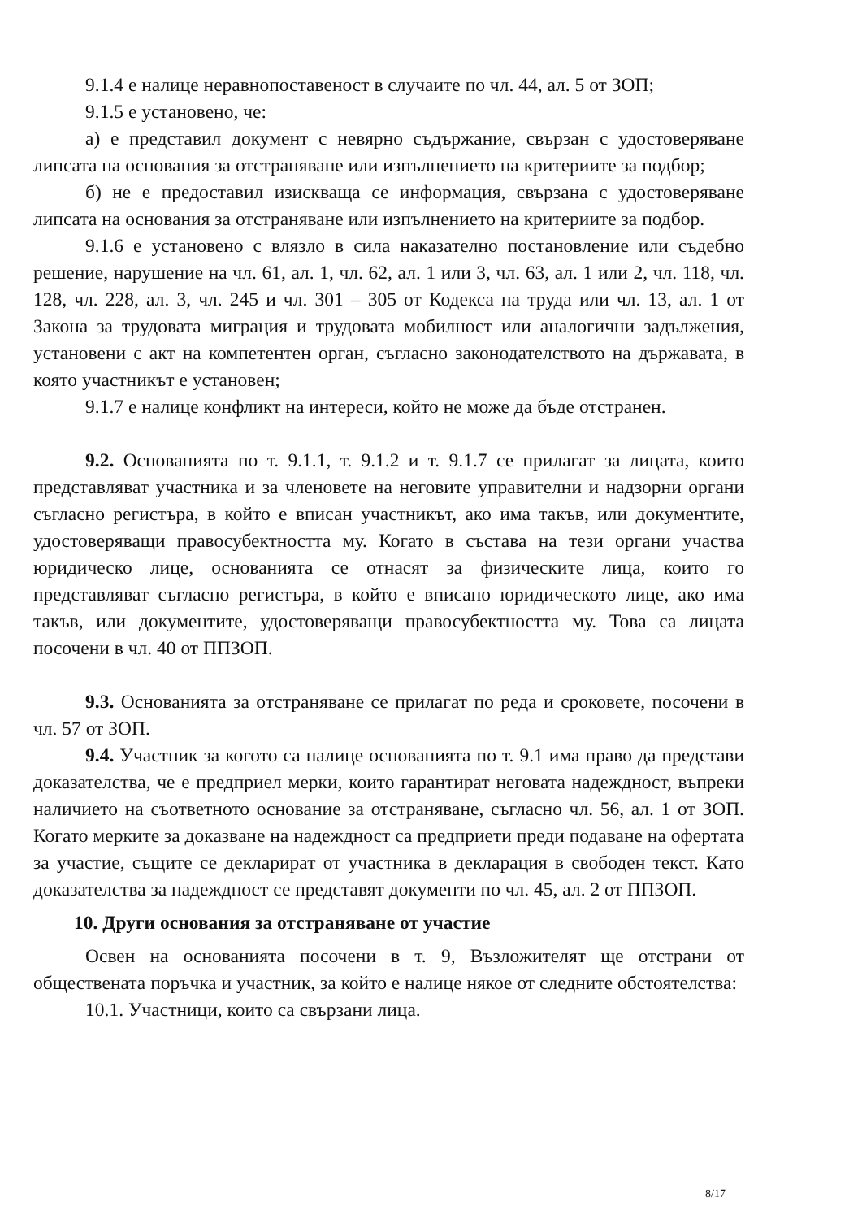9.1.4 е налице неравнопоставеност в случаите по чл. 44, ал. 5 от ЗОП;
9.1.5 е установено, че:
а) е представил документ с невярно съдържание, свързан с удостоверяване липсата на основания за отстраняване или изпълнението на критериите за подбор;
б) не е предоставил изискваща се информация, свързана с удостоверяване липсата на основания за отстраняване или изпълнението на критериите за подбор.
9.1.6 е установено с влязло в сила наказателно постановление или съдебно решение, нарушение на чл. 61, ал. 1, чл. 62, ал. 1 или 3, чл. 63, ал. 1 или 2, чл. 118, чл. 128, чл. 228, ал. 3, чл. 245 и чл. 301 – 305 от Кодекса на труда или чл. 13, ал. 1 от Закона за трудовата миграция и трудовата мобилност или аналогични задължения, установени с акт на компетентен орган, съгласно законодателството на държавата, в която участникът е установен;
9.1.7 е налице конфликт на интереси, който не може да бъде отстранен.
9.2. Основанията по т. 9.1.1, т. 9.1.2 и т. 9.1.7 се прилагат за лицата, които представляват участника и за членовете на неговите управителни и надзорни органи съгласно регистъра, в който е вписан участникът, ако има такъв, или документите, удостоверяващи правосубектността му. Когато в състава на тези органи участва юридическо лице, основанията се отнасят за физическите лица, които го представляват съгласно регистъра, в който е вписано юридическото лице, ако има такъв, или документите, удостоверяващи правосубектността му. Това са лицата посочени в чл. 40 от ППЗОП.
9.3. Основанията за отстраняване се прилагат по реда и сроковете, посочени в чл. 57 от ЗОП.
9.4. Участник за когото са налице основанията по т. 9.1 има право да представи доказателства, че е предприел мерки, които гарантират неговата надеждност, въпреки наличието на съответното основание за отстраняване, съгласно чл. 56, ал. 1 от ЗОП. Когато мерките за доказване на надеждност са предприети преди подаване на офертата за участие, същите се декларират от участника в декларация в свободен текст. Като доказателства за надеждност се представят документи по чл. 45, ал. 2 от ППЗОП.
10. Други основания за отстраняване от участие
Освен на основанията посочени в т. 9, Възложителят ще отстрани от обществената поръчка и участник, за който е налице някое от следните обстоятелства:
10.1. Участници, които са свързани лица.
8/17